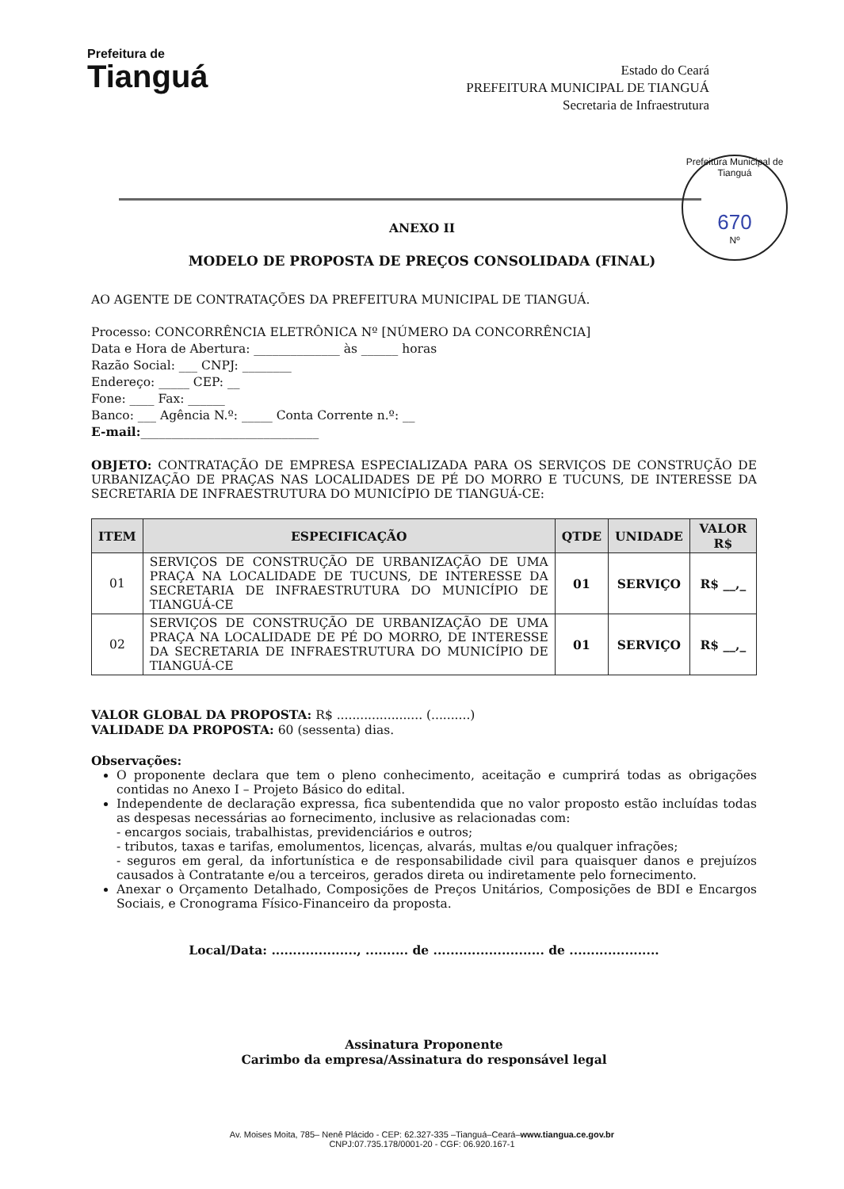Prefeitura de
Tianguá
Estado do Ceará
PREFEITURA MUNICIPAL DE TIANGUÁ
Secretaria de Infraestrutura
Prefeitura Municipal de Tianguá
670
Nº
ANEXO II
MODELO DE PROPOSTA DE PREÇOS CONSOLIDADA (FINAL)
AO AGENTE DE CONTRATAÇÕES DA PREFEITURA MUNICIPAL DE TIANGUÁ.
Processo: CONCORRÊNCIA ELETRÔNICA Nº [NÚMERO DA CONCORRÊNCIA]
Data e Hora de Abertura: ______________ às ______ horas
Razão Social: ___ CNPJ: ________
Endereço: _____ CEP: __
Fone: ____ Fax: ______
Banco: ___ Agência N.º: _____ Conta Corrente n.º: __
E-mail:_____________________________
OBJETO: CONTRATAÇÃO DE EMPRESA ESPECIALIZADA PARA OS SERVIÇOS DE CONSTRUÇÃO DE URBANIZAÇÃO DE PRAÇAS NAS LOCALIDADES DE PÉ DO MORRO E TUCUNS, DE INTERESSE DA SECRETARIA DE INFRAESTRUTURA DO MUNICÍPIO DE TIANGUÁ-CE:
| ITEM | ESPECIFICAÇÃO | QTDE | UNIDADE | VALOR R$ |
| --- | --- | --- | --- | --- |
| 01 | SERVIÇOS DE CONSTRUÇÃO DE URBANIZAÇÃO DE UMA PRAÇA NA LOCALIDADE DE TUCUNS, DE INTERESSE DA SECRETARIA DE INFRAESTRUTURA DO MUNICÍPIO DE TIANGUÁ-CE | 01 | SERVIÇO | R$ __,_ |
| 02 | SERVIÇOS DE CONSTRUÇÃO DE URBANIZAÇÃO DE UMA PRAÇA NA LOCALIDADE DE PÉ DO MORRO, DE INTERESSE DA SECRETARIA DE INFRAESTRUTURA DO MUNICÍPIO DE TIANGUÁ-CE | 01 | SERVIÇO | R$ __,_ |
VALOR GLOBAL DA PROPOSTA: R$ ...................... (..........)
VALIDADE DA PROPOSTA: 60 (sessenta) dias.
Observações:
O proponente declara que tem o pleno conhecimento, aceitação e cumprirá todas as obrigações contidas no Anexo I – Projeto Básico do edital.
Independente de declaração expressa, fica subentendida que no valor proposto estão incluídas todas as despesas necessárias ao fornecimento, inclusive as relacionadas com:
- encargos sociais, trabalhistas, previdenciários e outros;
- tributos, taxas e tarifas, emolumentos, licenças, alvarás, multas e/ou qualquer infrações;
- seguros em geral, da infortunística e de responsabilidade civil para quaisquer danos e prejuízos causados à Contratante e/ou a terceiros, gerados direta ou indiretamente pelo fornecimento.
Anexar o Orçamento Detalhado, Composições de Preços Unitários, Composições de BDI e Encargos Sociais, e Cronograma Físico-Financeiro da proposta.
Local/Data: ...................., .......... de .......................... de .....................
Assinatura Proponente
Carimbo da empresa/Assinatura do responsável legal
Av. Moises Moita, 785– Nenê Plácido - CEP: 62.327-335 –Tianguá–Ceará–www.tiangua.ce.gov.br
CNPJ:07.735.178/0001-20 - CGF: 06.920.167-1